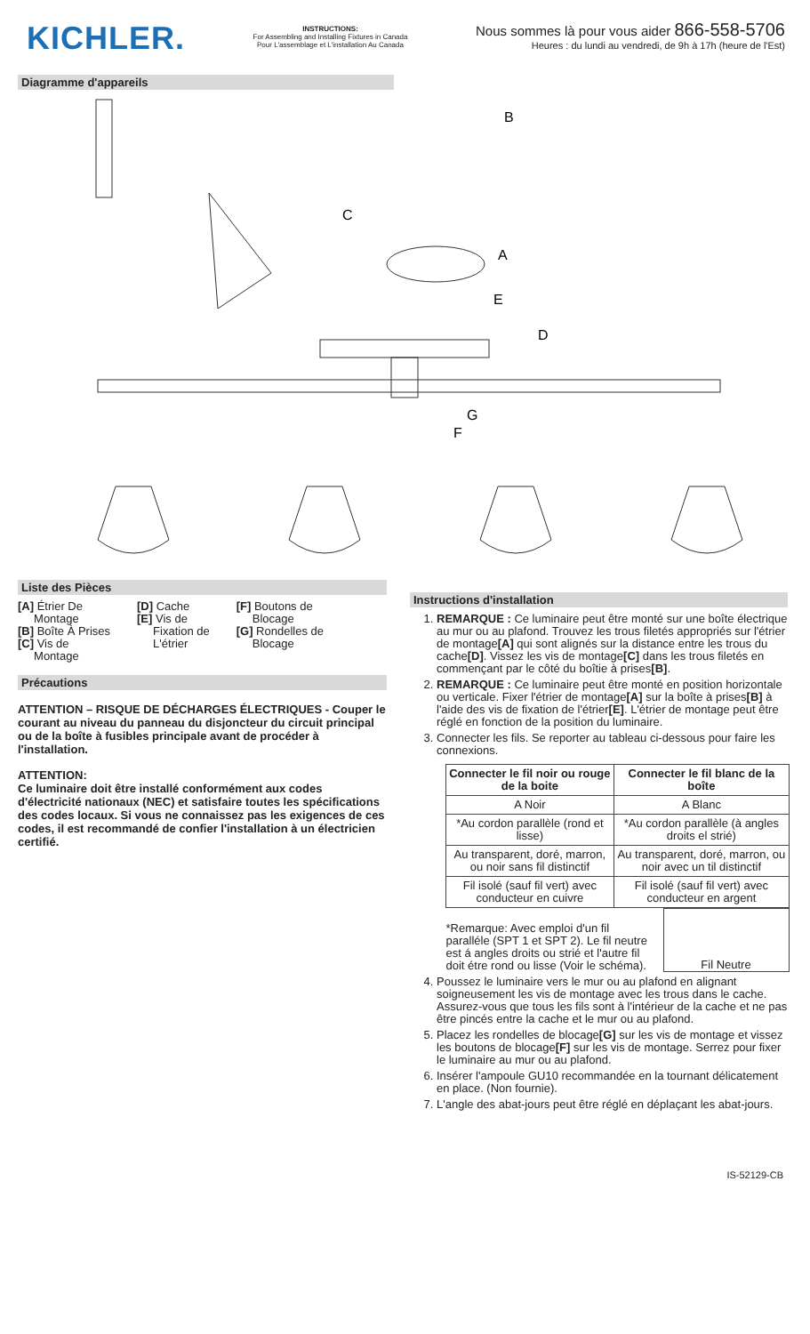KICHLER.
INSTRUCTIONS:
For Assembling and Installing Fixtures in Canada
Pour L'assemblage et L'installation Au Canada
Nous sommes là pour vous aider 866-558-5706
Heures : du lundi au vendredi, de 9h à 17h (heure de l'Est)
Diagramme d'appareils
B
C
A
E
D
G
F
Liste des Pièces
[A] Étrier De
Montage
[B] Boîte À Prises
[C] Vis de
Montage
[D] Cache
[E] Vis de
Fixation de
L'étrier
[F] Boutons de
Blocage
[G] Rondelles de
Blocage
Précautions
ATTENTION – RISQUE DE DÉCHARGES ÉLECTRIQUES - Couper le courant au niveau du panneau du disjoncteur du circuit principal ou de la boîte à fusibles principale avant de procéder à l'installation.
ATTENTION:
Ce luminaire doit être installé conformément aux codes d'électricité nationaux (NEC) et satisfaire toutes les spécifications des codes locaux. Si vous ne connaissez pas les exigences de ces codes, il est recommandé de confier l'installation à un électricien certifié.
Instructions d'installation
1. REMARQUE : Ce luminaire peut être monté sur une boîte électrique au mur ou au plafond. Trouvez les trous filetés appropriés sur l'étrier de montage[A] qui sont alignés sur la distance entre les trous du cache[D]. Vissez les vis de montage[C] dans les trous filetés en commençant par le côté du boîtie à prises[B].
2. REMARQUE : Ce luminaire peut être monté en position horizontale ou verticale. Fixer l'étrier de montage[A] sur la boîte à prises[B] à l'aide des vis de fixation de l'étrier[E]. L'étrier de montage peut être réglé en fonction de la position du luminaire.
3. Connecter les fils. Se reporter au tableau ci-dessous pour faire les connexions.
| Connecter le fil noir ou rouge de la boite | Connecter le fil blanc de la boîte |
| --- | --- |
| A Noir | A Blanc |
| *Au cordon parallèle (rond et lisse) | *Au cordon parallèle (à angles droits el strié) |
| Au transparent, doré, marron, ou noir sans fil distinctif | Au transparent, doré, marron, ou noir avec un til distinctif |
| Fil isolé (sauf fil vert) avec conducteur en cuivre | Fil isolé (sauf fil vert) avec conducteur en argent |
| *Remarque: Avec emploi d'un fil paralléle (SPT 1 et SPT 2). Le fil neutre est á angles droits ou strié et l'autre fil doit étre rond ou lisse (Voir le schéma). Fil Neutre | |
4. Poussez le luminaire vers le mur ou au plafond en alignant soigneusement les vis de montage avec les trous dans le cache. Assurez-vous que tous les fils sont à l'intérieur de la cache et ne pas être pincés entre la cache et le mur ou au plafond.
5. Placez les rondelles de blocage[G] sur les vis de montage et vissez les boutons de blocage[F] sur les vis de montage. Serrez pour fixer le luminaire au mur ou au plafond.
6. Insérer l'ampoule GU10 recommandée en la tournant délicatement en place. (Non fournie).
7. L'angle des abat-jours peut être réglé en déplaçant les abat-jours.
IS-52129-CB